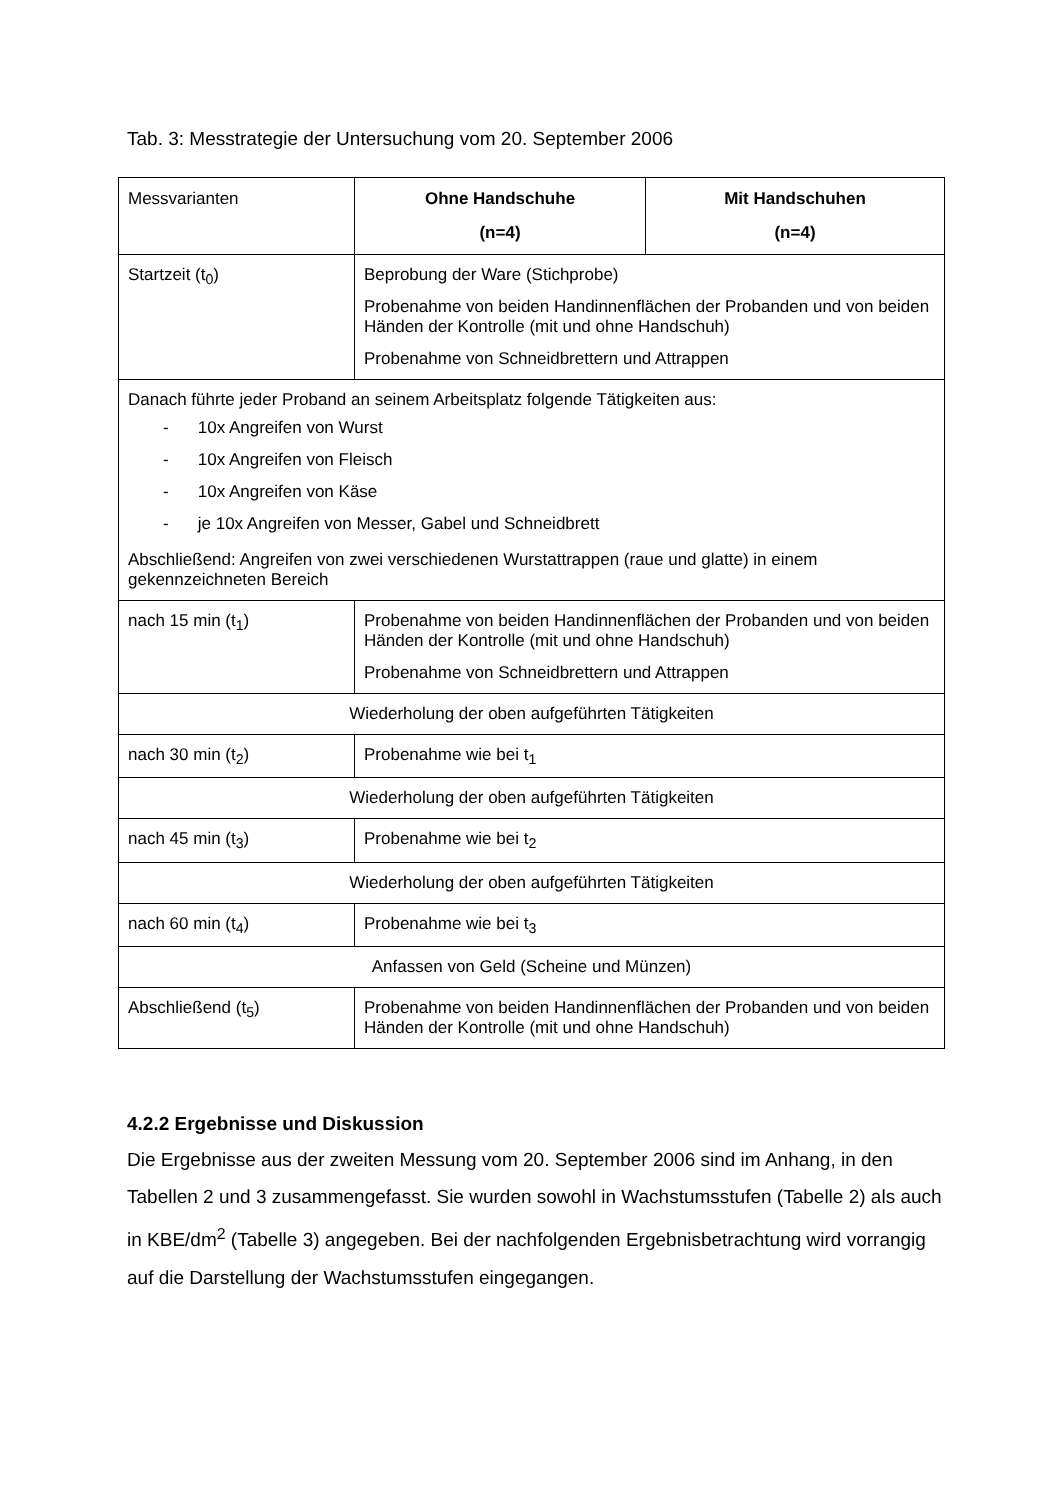Tab. 3: Messtrategie der Untersuchung vom 20. September 2006
| Messvarianten | Ohne Handschuhe (n=4) | Mit Handschuhen (n=4) |
| --- | --- | --- |
| Startzeit (t<sub>0</sub>) | Beprobung der Ware (Stichprobe) Probenahme von beiden Handinnenflächen der Probanden und von beiden Händen der Kontrolle (mit und ohne Handschuh) Probenahme von Schneidbrettern und Attrappen | |
| Danach führte jeder Proband an seinem Arbeitsplatz folgende Tätigkeiten aus: - 10x Angreifen von Wurst - 10x Angreifen von Fleisch - 10x Angreifen von Käse - je 10x Angreifen von Messer, Gabel und Schneidbrett Abschließend: Angreifen von zwei verschiedenen Wurstattrappen (raue und glatte) in einem gekennzeichneten Bereich | | |
| nach 15 min (t<sub>1</sub>) | Probenahme von beiden Handinnenflächen der Probanden und von beiden Händen der Kontrolle (mit und ohne Handschuh) Probenahme von Schneidbrettern und Attrappen | |
| Wiederholung der oben aufgeführten Tätigkeiten | | |
| nach 30 min (t<sub>2</sub>) | Probenahme wie bei t<sub>1</sub> | |
| Wiederholung der oben aufgeführten Tätigkeiten | | |
| nach 45 min (t<sub>3</sub>) | Probenahme wie bei t<sub>2</sub> | |
| Wiederholung der oben aufgeführten Tätigkeiten | | |
| nach 60 min (t<sub>4</sub>) | Probenahme wie bei t<sub>3</sub> | |
| Anfassen von Geld (Scheine und Münzen) | | |
| Abschließend (t<sub>5</sub>) | Probenahme von beiden Handinnenflächen der Probanden und von beiden Händen der Kontrolle (mit und ohne Handschuh) | |
4.2.2 Ergebnisse und Diskussion
Die Ergebnisse aus der zweiten Messung vom 20. September 2006 sind im Anhang, in den Tabellen 2 und 3 zusammengefasst. Sie wurden sowohl in Wachstumsstufen (Tabelle 2) als auch in KBE/dm<sup>2</sup> (Tabelle 3) angegeben. Bei der nachfolgenden Ergebnisbetrachtung wird vorrangig auf die Darstellung der Wachstumsstufen eingegangen.